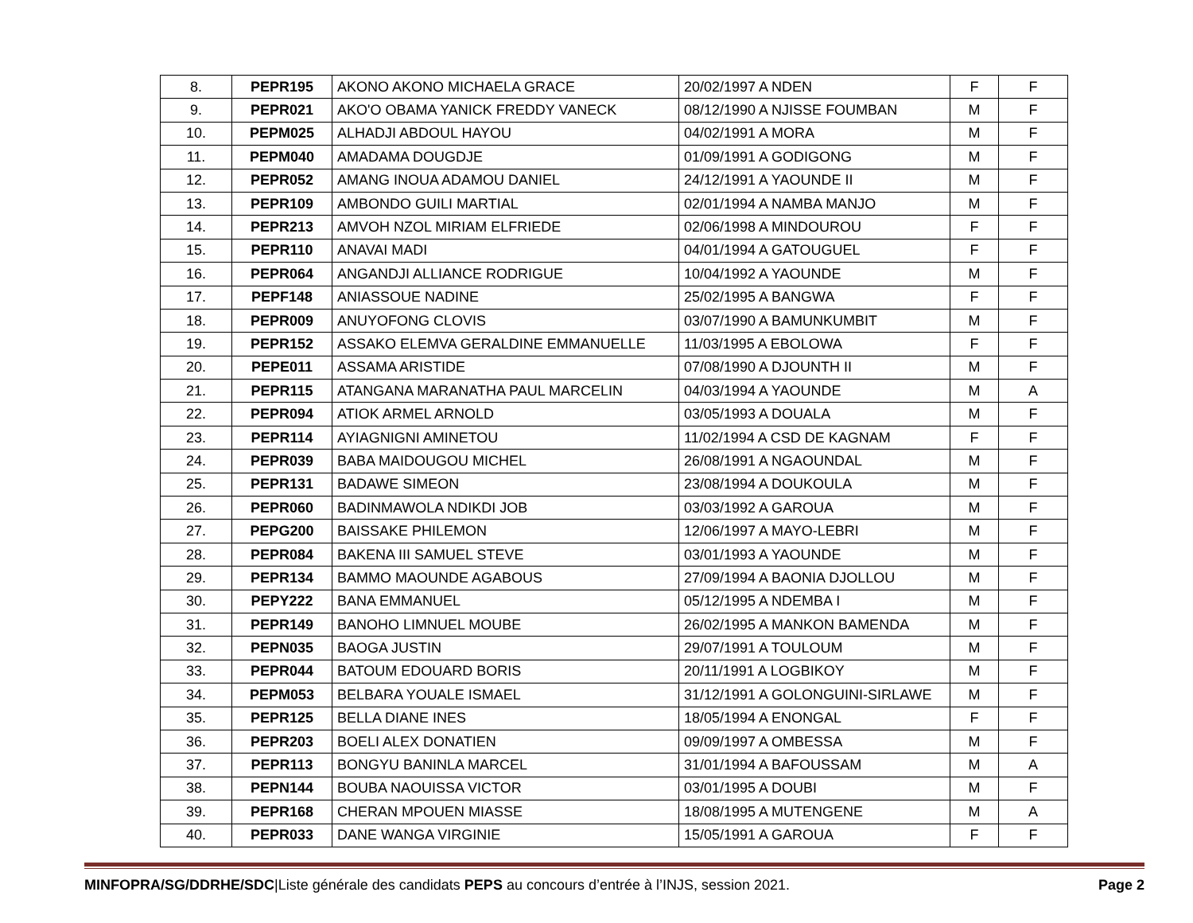| 8. | PEPR195 | AKONO AKONO MICHAELA GRACE | 20/02/1997 A NDEN | F | F |
| 9. | PEPR021 | AKO'O OBAMA YANICK FREDDY VANECK | 08/12/1990 A NJISSE FOUMBAN | M | F |
| 10. | PEPM025 | ALHADJI ABDOUL HAYOU | 04/02/1991 A MORA | M | F |
| 11. | PEPM040 | AMADAMA DOUGDJE | 01/09/1991 A GODIGONG | M | F |
| 12. | PEPR052 | AMANG INOUA ADAMOU DANIEL | 24/12/1991 A YAOUNDE II | M | F |
| 13. | PEPR109 | AMBONDO GUILI MARTIAL | 02/01/1994 A NAMBA MANJO | M | F |
| 14. | PEPR213 | AMVOH NZOL MIRIAM ELFRIEDE | 02/06/1998 A MINDOUROU | F | F |
| 15. | PEPR110 | ANAVAI MADI | 04/01/1994 A GATOUGUEL | F | F |
| 16. | PEPR064 | ANGANDJI ALLIANCE RODRIGUE | 10/04/1992 A YAOUNDE | M | F |
| 17. | PEPF148 | ANIASSOUE NADINE | 25/02/1995 A BANGWA | F | F |
| 18. | PEPR009 | ANUYOFONG CLOVIS | 03/07/1990 A BAMUNKUMBIT | M | F |
| 19. | PEPR152 | ASSAKO ELEMVA GERALDINE EMMANUELLE | 11/03/1995 A EBOLOWA | F | F |
| 20. | PEPE011 | ASSAMA ARISTIDE | 07/08/1990 A DJOUNTH II | M | F |
| 21. | PEPR115 | ATANGANA MARANATHA PAUL MARCELIN | 04/03/1994 A YAOUNDE | M | A |
| 22. | PEPR094 | ATIOK ARMEL ARNOLD | 03/05/1993 A DOUALA | M | F |
| 23. | PEPR114 | AYIAGNIGNI AMINETOU | 11/02/1994 A CSD DE KAGNAM | F | F |
| 24. | PEPR039 | BABA MAIDOUGOU MICHEL | 26/08/1991 A NGAOUNDAL | M | F |
| 25. | PEPR131 | BADAWE SIMEON | 23/08/1994 A DOUKOULA | M | F |
| 26. | PEPR060 | BADINMAWOLA NDIKDI JOB | 03/03/1992 A GAROUA | M | F |
| 27. | PEPG200 | BAISSAKE PHILEMON | 12/06/1997 A MAYO-LEBRI | M | F |
| 28. | PEPR084 | BAKENA III SAMUEL STEVE | 03/01/1993 A YAOUNDE | M | F |
| 29. | PEPR134 | BAMMO MAOUNDE AGABOUS | 27/09/1994 A BAONIA DJOLLOU | M | F |
| 30. | PEPY222 | BANA EMMANUEL | 05/12/1995 A NDEMBA I | M | F |
| 31. | PEPR149 | BANOHO LIMNUEL MOUBE | 26/02/1995 A MANKON BAMENDA | M | F |
| 32. | PEPN035 | BAOGA JUSTIN | 29/07/1991 A TOULOUM | M | F |
| 33. | PEPR044 | BATOUM EDOUARD BORIS | 20/11/1991 A LOGBIKOY | M | F |
| 34. | PEPM053 | BELBARA YOUALE ISMAEL | 31/12/1991 A GOLONGUINI-SIRLAWE | M | F |
| 35. | PEPR125 | BELLA DIANE INES | 18/05/1994 A ENONGAL | F | F |
| 36. | PEPR203 | BOELI ALEX DONATIEN | 09/09/1997 A OMBESSA | M | F |
| 37. | PEPR113 | BONGYU BANINLA MARCEL | 31/01/1994 A BAFOUSSAM | M | A |
| 38. | PEPN144 | BOUBA NAOUISSA VICTOR | 03/01/1995 A DOUBI | M | F |
| 39. | PEPR168 | CHERAN MPOUEN MIASSE | 18/08/1995 A MUTENGENE | M | A |
| 40. | PEPR033 | DANE WANGA VIRGINIE | 15/05/1991 A GAROUA | F | F |
MINFOPRA/SG/DDRHE/SDC|Liste générale des candidats PEPS au concours d’entrée à l’INJS, session 2021. Page 2